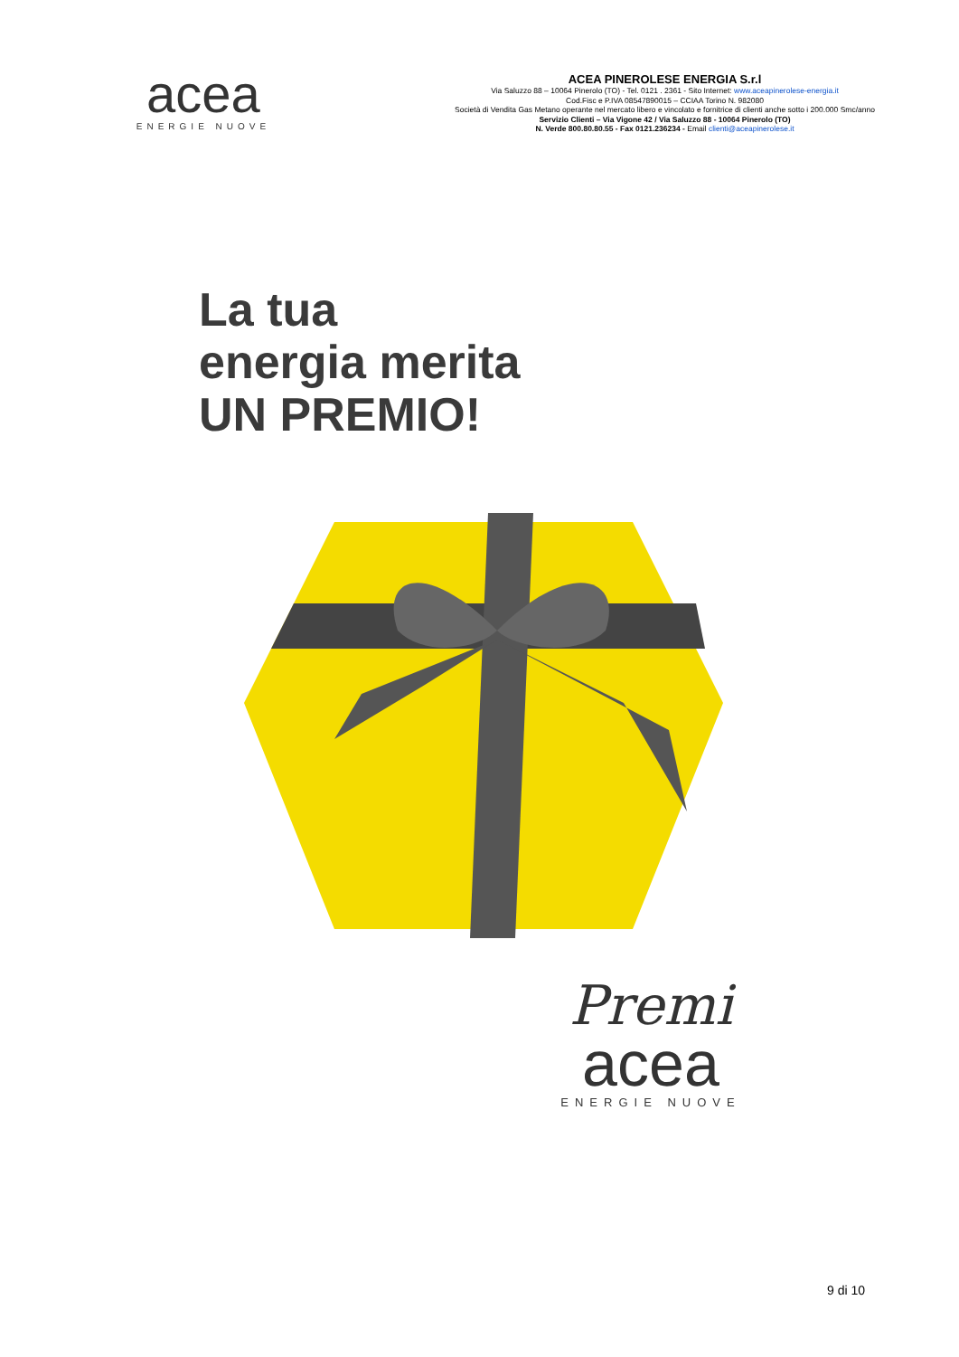acea
ENERGIE NUOVE
ACEA PINEROLESE ENERGIA S.r.l
Via Saluzzo 88 – 10064 Pinerolo (TO) - Tel. 0121 . 2361 - Sito Internet: www.aceapinerolese-energia.it
Cod.Fisc e P.IVA 08547890015 – CCIAA Torino N. 982080
Società di Vendita Gas Metano operante nel mercato libero e vincolato e fornitrice di clienti anche sotto i 200.000 Smc/anno
Servizio Clienti – Via Vigone 42 / Via Saluzzo 88 - 10064 Pinerolo (TO)
N. Verde 800.80.80.55 - Fax 0121.236234 - Email clienti@aceapinerolese.it
La tua
energia merita
UN PREMIO!
Premi
acea
ENERGIE NUOVE
9 di 10